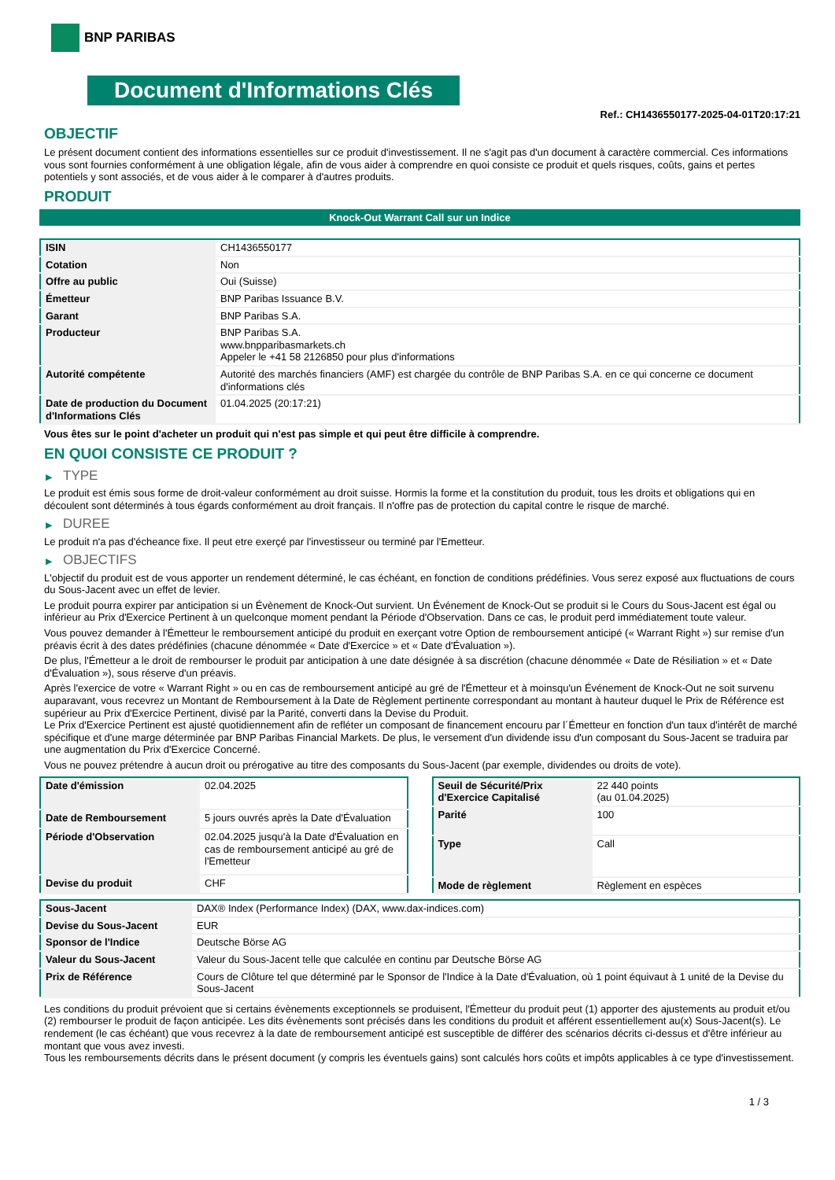BNP PARIBAS
Document d'Informations Clés
Ref.: CH1436550177-2025-04-01T20:17:21
OBJECTIF
Le présent document contient des informations essentielles sur ce produit d'investissement. Il ne s'agit pas d'un document à caractère commercial. Ces informations vous sont fournies conformément à une obligation légale, afin de vous aider à comprendre en quoi consiste ce produit et quels risques, coûts, gains et pertes potentiels y sont associés, et de vous aider à le comparer à d'autres produits.
PRODUIT
Knock-Out Warrant Call sur un Indice
| ISIN | CH1436550177 |
| Cotation | Non |
| Offre au public | Oui (Suisse) |
| Émetteur | BNP Paribas Issuance B.V. |
| Garant | BNP Paribas S.A. |
| Producteur | BNP Paribas S.A. www.bnpparibasmarkets.ch Appeler le +41 58 2126850 pour plus d'informations |
| Autorité compétente | Autorité des marchés financiers (AMF) est chargée du contrôle de BNP Paribas S.A. en ce qui concerne ce document d'informations clés |
| Date de production du Document d'Informations Clés | 01.04.2025 (20:17:21) |
Vous êtes sur le point d'acheter un produit qui n'est pas simple et qui peut être difficile à comprendre.
EN QUOI CONSISTE CE PRODUIT ?
▶ TYPE
Le produit est émis sous forme de droit-valeur conformément au droit suisse. Hormis la forme et la constitution du produit, tous les droits et obligations qui en découlent sont déterminés à tous égards conformément au droit français. Il n'offre pas de protection du capital contre le risque de marché.
▶ DUREE
Le produit n'a pas d'écheance fixe. Il peut etre exerçé par l'investisseur ou terminé par l'Emetteur.
▶ OBJECTIFS
L'objectif du produit est de vous apporter un rendement déterminé, le cas échéant, en fonction de conditions prédéfinies. Vous serez exposé aux fluctuations de cours du Sous-Jacent avec un effet de levier.
Le produit pourra expirer par anticipation si un Évènement de Knock-Out survient. Un Événement de Knock-Out se produit si le Cours du Sous-Jacent est égal ou inférieur au Prix d'Exercice Pertinent à un quelconque moment pendant la Période d'Observation. Dans ce cas, le produit perd immédiatement toute valeur.
Vous pouvez demander à l'Émetteur le remboursement anticipé du produit en exerçant votre Option de remboursement anticipé (« Warrant Right ») sur remise d'un préavis écrit à des dates prédéfinies (chacune dénommée « Date d'Exercice » et « Date d'Évaluation »).
De plus, l'Émetteur a le droit de rembourser le produit par anticipation à une date désignée à sa discrétion (chacune dénommée « Date de Résiliation » et « Date d'Évaluation »), sous réserve d'un préavis.
Après l'exercice de votre « Warrant Right » ou en cas de remboursement anticipé au gré de l'Émetteur et à moinsqu'un Événement de Knock-Out ne soit survenu auparavant, vous recevrez un Montant de Remboursement à la Date de Règlement pertinente correspondant au montant à hauteur duquel le Prix de Référence est supérieur au Prix d'Exercice Pertinent, divisé par la Parité, converti dans la Devise du Produit.
Le Prix d'Exercice Pertinent est ajusté quotidiennement afin de refléter un composant de financement encouru par l´Émetteur en fonction d'un taux d'intérêt de marché spécifique et d'une marge déterminée par BNP Paribas Financial Markets. De plus, le versement d'un dividende issu d'un composant du Sous-Jacent se traduira par une augmentation du Prix d'Exercice Concerné.
Vous ne pouvez prétendre à aucun droit ou prérogative au titre des composants du Sous-Jacent (par exemple, dividendes ou droits de vote).
| Date d'émission | 02.04.2025 |
| Date de Remboursement | 5 jours ouvrés après la Date d'Évaluation |
| Période d'Observation | 02.04.2025 jusqu'à la Date d'Évaluation en cas de remboursement anticipé au gré de l'Emetteur |
| Devise du produit | CHF |
| Seuil de Sécurité/Prix d'Exercice Capitalisé | 22 440 points (au 01.04.2025) |
| Parité | 100 |
| Type | Call |
| Mode de règlement | Règlement en espèces |
| Sous-Jacent | DAX® Index (Performance Index) (DAX, www.dax-indices.com) |
| Devise du Sous-Jacent | EUR |
| Sponsor de l'Indice | Deutsche Börse AG |
| Valeur du Sous-Jacent | Valeur du Sous-Jacent telle que calculée en continu par Deutsche Börse AG |
| Prix de Référence | Cours de Clôture tel que déterminé par le Sponsor de l'Indice à la Date d'Évaluation, où 1 point équivaut à 1 unité de la Devise du Sous-Jacent |
Les conditions du produit prévoient que si certains évènements exceptionnels se produisent, l'Émetteur du produit peut (1) apporter des ajustements au produit et/ou (2) rembourser le produit de façon anticipée. Les dits évènements sont précisés dans les conditions du produit et afférent essentiellement au(x) Sous-Jacent(s). Le rendement (le cas échéant) que vous recevrez à la date de remboursement anticipé est susceptible de différer des scénarios décrits ci-dessus et d'être inférieur au montant que vous avez investi.
Tous les remboursements décrits dans le présent document (y compris les éventuels gains) sont calculés hors coûts et impôts applicables à ce type d'investissement.
1 / 3